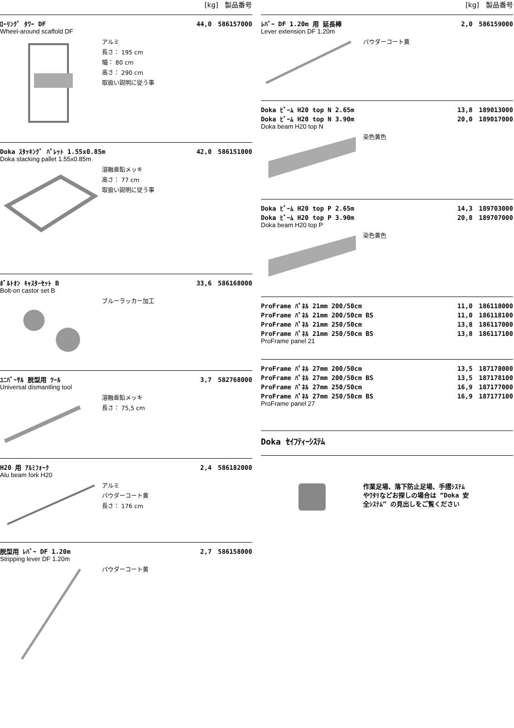[kg]　製品番号
ﾛｰﾘﾝｸﾞ ﾀﾜｰ DF 44,0　586157000
Wheel-around scaffold DF
アルミ
長さ： 195 cm
幅： 80 cm
高さ： 290 cm
取扱い説明に従う事
Doka ｽﾀｯｷﾝｸﾞ ﾊﾟﾚｯﾄ 1.55x0.85m 42,0　586151000
Doka stacking pallet 1.55x0.85m
溶融亜鉛メッキ
高さ： 77 cm
取扱い説明に従う事
ﾎﾞﾙﾄｵﾝ ｷｬｽﾀｰｾｯﾄ B 33,6　586168000
Bolt-on castor set B
ブルーラッカー加工
ﾕﾆﾊﾞｰｻﾙ 脱型用 ﾂｰﾙ 3,7　582768000
Universal dismantling tool
溶融亜鉛メッキ
長さ： 75,5 cm
H20 用 ｱﾙﾐﾌｫｰｸ 2,4　586182000
Alu beam fork H20
アルミ
パウダーコート黄
長さ： 176 cm
脱型用 ﾚﾊﾞｰ DF 1.20m 2,7　586158000
Stripping lever DF 1.20m
パウダーコート黄
[kg]　製品番号
ﾚﾊﾞｰ DF 1.20m 用 延長棒 2,0　586159000
Lever extension DF 1.20m
パウダーコート黄
Doka ﾋﾞｰﾑ H20 top N 2.65m
Doka ﾋﾞｰﾑ H20 top N 3.90m 13,8　189013000
20,0　189017000
Doka beam H20 top N
染色黄色
Doka ﾋﾞｰﾑ H20 top P 2.65m
Doka ﾋﾞｰﾑ H20 top P 3.90m 14,3　189703000
20,8　189707000
Doka beam H20 top P
染色黄色
ProFrame ﾊﾟﾈﾙ 21mm 200/50cm
ProFrame ﾊﾟﾈﾙ 21mm 200/50cm BS
ProFrame ﾊﾟﾈﾙ 21mm 250/50cm
ProFrame ﾊﾟﾈﾙ 21mm 250/50cm BS 11,0　186118000
11,0　186118100
13,8　186117000
13,8　186117100
ProFrame panel 21
ProFrame ﾊﾟﾈﾙ 27mm 200/50cm
ProFrame ﾊﾟﾈﾙ 27mm 200/50cm BS
ProFrame ﾊﾟﾈﾙ 27mm 250/50cm
ProFrame ﾊﾟﾈﾙ 27mm 250/50cm BS 13,5　187178000
13,5　187178100
16,9　187177000
16,9　187177100
ProFrame panel 27
Doka ｾｲﾌﾃｨｰｼｽﾃﾑ
作業足場、落下防止足場、手摺ｼｽﾃﾑ
やﾜﾀﾘなどお探しの場合は ”Doka 安
全ｼｽﾃﾑ” の見出しをご覧ください